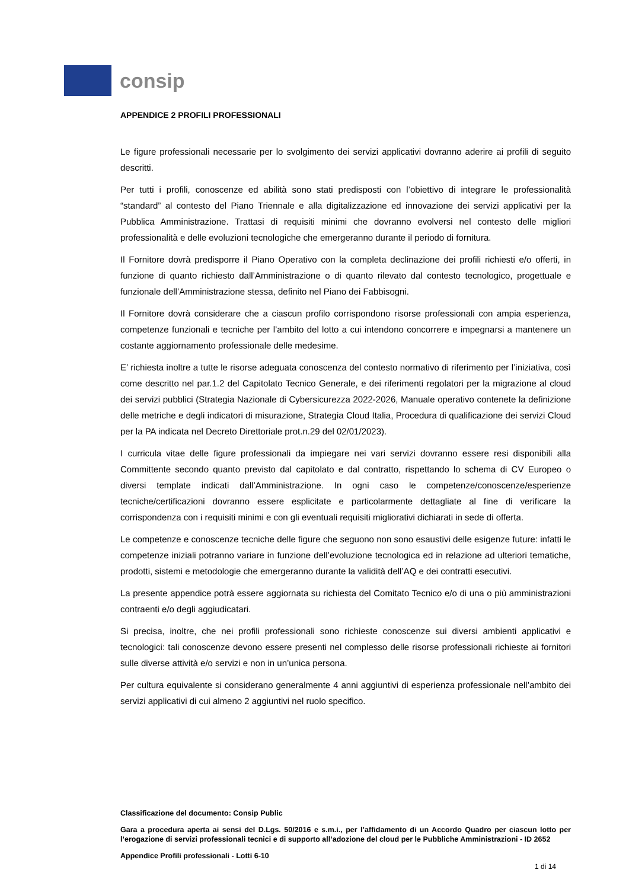consip
APPENDICE 2 PROFILI PROFESSIONALI
Le figure professionali necessarie per lo svolgimento dei servizi applicativi dovranno aderire ai profili di seguito descritti.
Per tutti i profili, conoscenze ed abilità sono stati predisposti con l’obiettivo di integrare le professionalità “standard” al contesto del Piano Triennale e alla digitalizzazione ed innovazione dei servizi applicativi per la Pubblica Amministrazione. Trattasi di requisiti minimi che dovranno evolversi nel contesto delle migliori professionalità e delle evoluzioni tecnologiche che emergeranno durante il periodo di fornitura.
Il Fornitore dovrà predisporre il Piano Operativo con la completa declinazione dei profili richiesti e/o offerti, in funzione di quanto richiesto dall’Amministrazione o di quanto rilevato dal contesto tecnologico, progettuale e funzionale dell’Amministrazione stessa, definito nel Piano dei Fabbisogni.
Il Fornitore dovrà considerare che a ciascun profilo corrispondono risorse professionali con ampia esperienza, competenze funzionali e tecniche per l’ambito del lotto a cui intendono concorrere e impegnarsi a mantenere un costante aggiornamento professionale delle medesime.
E’ richiesta inoltre a tutte le risorse adeguata conoscenza del contesto normativo di riferimento per l’iniziativa, così come descritto nel par.1.2 del Capitolato Tecnico Generale, e dei riferimenti regolatori per la migrazione al cloud dei servizi pubblici (Strategia Nazionale di Cybersicurezza 2022-2026, Manuale operativo contenete la definizione delle metriche e degli indicatori di misurazione, Strategia Cloud Italia, Procedura di qualificazione dei servizi Cloud per la PA indicata nel Decreto Direttoriale prot.n.29 del 02/01/2023).
I curricula vitae delle figure professionali da impiegare nei vari servizi dovranno essere resi disponibili alla Committente secondo quanto previsto dal capitolato e dal contratto, rispettando lo schema di CV Europeo o diversi template indicati dall’Amministrazione. In ogni caso le competenze/conoscenze/esperienze tecniche/certificazioni dovranno essere esplicitate e particolarmente dettagliate al fine di verificare la corrispondenza con i requisiti minimi e con gli eventuali requisiti migliorativi dichiarati in sede di offerta.
Le competenze e conoscenze tecniche delle figure che seguono non sono esaustivi delle esigenze future: infatti le competenze iniziali potranno variare in funzione dell’evoluzione tecnologica ed in relazione ad ulteriori tematiche, prodotti, sistemi e metodologie che emergeranno durante la validità dell’AQ e dei contratti esecutivi.
La presente appendice potrà essere aggiornata su richiesta del Comitato Tecnico e/o di una o più amministrazioni contraenti e/o degli aggiudicatari.
Si precisa, inoltre, che nei profili professionali sono richieste conoscenze sui diversi ambienti applicativi e tecnologici: tali conoscenze devono essere presenti nel complesso delle risorse professionali richieste ai fornitori sulle diverse attività e/o servizi e non in un’unica persona.
Per cultura equivalente si considerano generalmente 4 anni aggiuntivi di esperienza professionale nell’ambito dei servizi applicativi di cui almeno 2 aggiuntivi nel ruolo specifico.
Classificazione del documento: Consip Public
Gara a procedura aperta ai sensi del D.Lgs. 50/2016 e s.m.i., per l’affidamento di un Accordo Quadro per ciascun lotto per l’erogazione di servizi professionali tecnici e di supporto all’adozione del cloud per le Pubbliche Amministrazioni - ID 2652
Appendice Profili professionali - Lotti 6-10
1 di 14